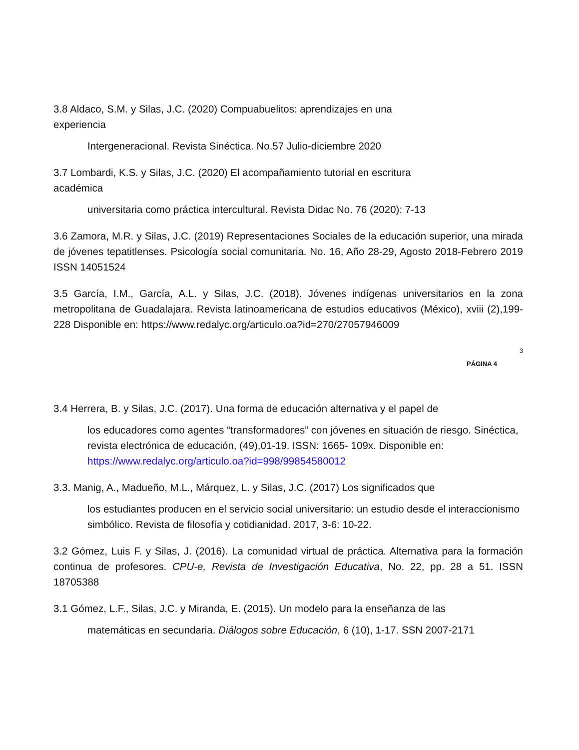3.8 Aldaco, S.M. y Silas, J.C. (2020) Compuabuelitos: aprendizajes en una experiencia
Intergeneracional. Revista Sinéctica. No.57 Julio-diciembre 2020
3.7 Lombardi, K.S. y Silas, J.C. (2020) El acompañamiento tutorial en escritura académica
universitaria como práctica intercultural. Revista Didac No. 76 (2020): 7-13
3.6 Zamora, M.R. y Silas, J.C. (2019) Representaciones Sociales de la educación superior, una mirada de jóvenes tepatitlenses. Psicología social comunitaria. No. 16, Año 28-29, Agosto 2018-Febrero 2019 ISSN 14051524
3.5 García, I.M., García, A.L. y Silas, J.C. (2018). Jóvenes indígenas universitarios en la zona metropolitana de Guadalajara. Revista latinoamericana de estudios educativos (México), xviii (2),199-228 Disponible en: https://www.redalyc.org/articulo.oa?id=270/27057946009
3
PÁGINA 4
3.4 Herrera, B. y Silas, J.C. (2017). Una forma de educación alternativa y el papel de
los educadores como agentes “transformadores” con jóvenes en situación de riesgo. Sinéctica, revista electrónica de educación, (49),01-19. ISSN: 1665- 109x. Disponible en: https://www.redalyc.org/articulo.oa?id=998/99854580012
3.3. Manig, A., Madueño, M.L., Márquez, L. y Silas, J.C. (2017) Los significados que
los estudiantes producen en el servicio social universitario: un estudio desde el interaccionismo simbólico. Revista de filosofía y cotidianidad. 2017, 3-6: 10-22.
3.2 Gómez, Luis F. y Silas, J. (2016). La comunidad virtual de práctica. Alternativa para la formación continua de profesores. CPU-e, Revista de Investigación Educativa, No. 22, pp. 28 a 51. ISSN 18705388
3.1 Gómez, L.F., Silas, J.C. y Miranda, E. (2015). Un modelo para la enseñanza de las
matemáticas en secundaria. Diálogos sobre Educación, 6 (10), 1-17. SSN 2007-2171